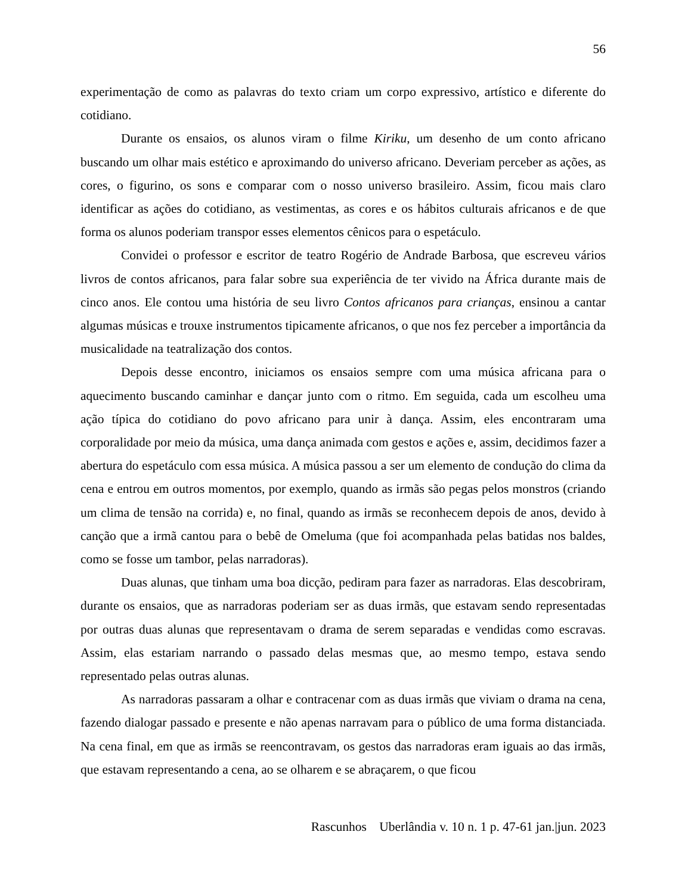56
experimentação de como as palavras do texto criam um corpo expressivo, artístico e diferente do cotidiano.
Durante os ensaios, os alunos viram o filme Kiriku, um desenho de um conto africano buscando um olhar mais estético e aproximando do universo africano. Deveriam perceber as ações, as cores, o figurino, os sons e comparar com o nosso universo brasileiro. Assim, ficou mais claro identificar as ações do cotidiano, as vestimentas, as cores e os hábitos culturais africanos e de que forma os alunos poderiam transpor esses elementos cênicos para o espetáculo.
Convidei o professor e escritor de teatro Rogério de Andrade Barbosa, que escreveu vários livros de contos africanos, para falar sobre sua experiência de ter vivido na África durante mais de cinco anos. Ele contou uma história de seu livro Contos africanos para crianças, ensinou a cantar algumas músicas e trouxe instrumentos tipicamente africanos, o que nos fez perceber a importância da musicalidade na teatralização dos contos.
Depois desse encontro, iniciamos os ensaios sempre com uma música africana para o aquecimento buscando caminhar e dançar junto com o ritmo. Em seguida, cada um escolheu uma ação típica do cotidiano do povo africano para unir à dança. Assim, eles encontraram uma corporalidade por meio da música, uma dança animada com gestos e ações e, assim, decidimos fazer a abertura do espetáculo com essa música. A música passou a ser um elemento de condução do clima da cena e entrou em outros momentos, por exemplo, quando as irmãs são pegas pelos monstros (criando um clima de tensão na corrida) e, no final, quando as irmãs se reconhecem depois de anos, devido à canção que a irmã cantou para o bebê de Omeluma (que foi acompanhada pelas batidas nos baldes, como se fosse um tambor, pelas narradoras).
Duas alunas, que tinham uma boa dicção, pediram para fazer as narradoras. Elas descobriram, durante os ensaios, que as narradoras poderiam ser as duas irmãs, que estavam sendo representadas por outras duas alunas que representavam o drama de serem separadas e vendidas como escravas. Assim, elas estariam narrando o passado delas mesmas que, ao mesmo tempo, estava sendo representado pelas outras alunas.
As narradoras passaram a olhar e contracenar com as duas irmãs que viviam o drama na cena, fazendo dialogar passado e presente e não apenas narravam para o público de uma forma distanciada. Na cena final, em que as irmãs se reencontravam, os gestos das narradoras eram iguais ao das irmãs, que estavam representando a cena, ao se olharem e se abraçarem, o que ficou
Rascunhos Uberlândia v. 10 n. 1 p. 47-61 jan.|jun. 2023